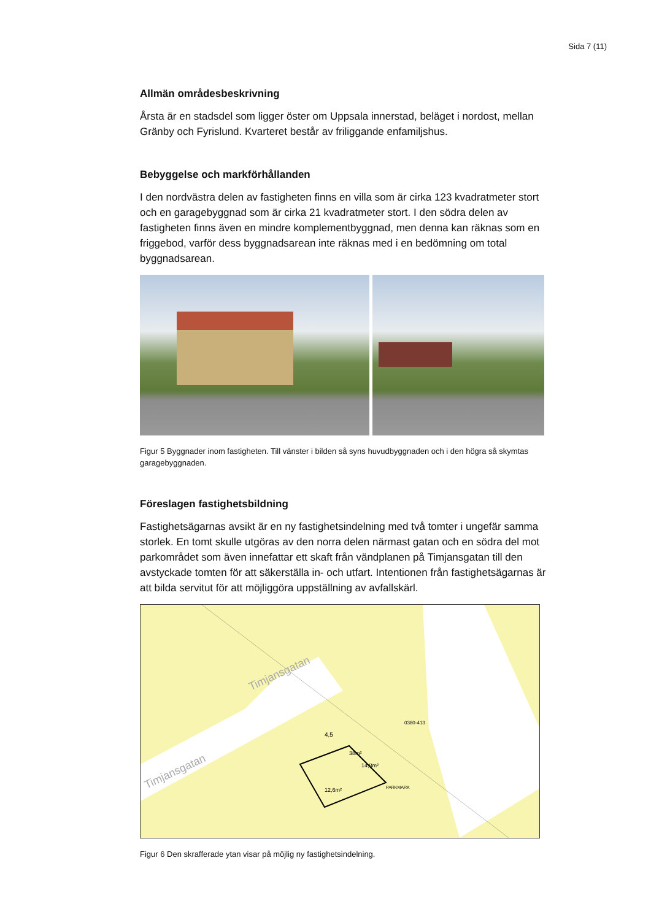Sida 7 (11)
Allmän områdesbeskrivning
Årsta är en stadsdel som ligger öster om Uppsala innerstad, beläget i nordost, mellan Gränby och Fyrislund. Kvarteret består av friliggande enfamiljshus.
Bebyggelse och markförhållanden
I den nordvästra delen av fastigheten finns en villa som är cirka 123 kvadratmeter stort och en garagebyggnad som är cirka 21 kvadratmeter stort. I den södra delen av fastigheten finns även en mindre komplementbyggnad, men denna kan räknas som en friggebod, varför dess byggnadsarean inte räknas med i en bedömning om total byggnadsarean.
Figur 5 Byggnader inom fastigheten. Till vänster i bilden så syns huvudbyggnaden och i den högra så skymtas garagebyggnaden.
Föreslagen fastighetsbildning
Fastighetsägarnas avsikt är en ny fastighetsindelning med två tomter i ungefär samma storlek. En tomt skulle utgöras av den norra delen närmast gatan och en södra del mot parkområdet som även innefattar ett skaft från vändplanen på Timjansgatan till den avstyckade tomten för att säkerställa in- och utfart. Intentionen från fastighetsägarnas är att bilda servitut för att möjliggöra uppställning av avfallskärl.
Timjansgatan
Timjansgatan
0380-413
PARKMARK
4,5
38m²
14,8m²
12,6m²
Figur 6 Den skrafferade ytan visar på möjlig ny fastighetsindelning.